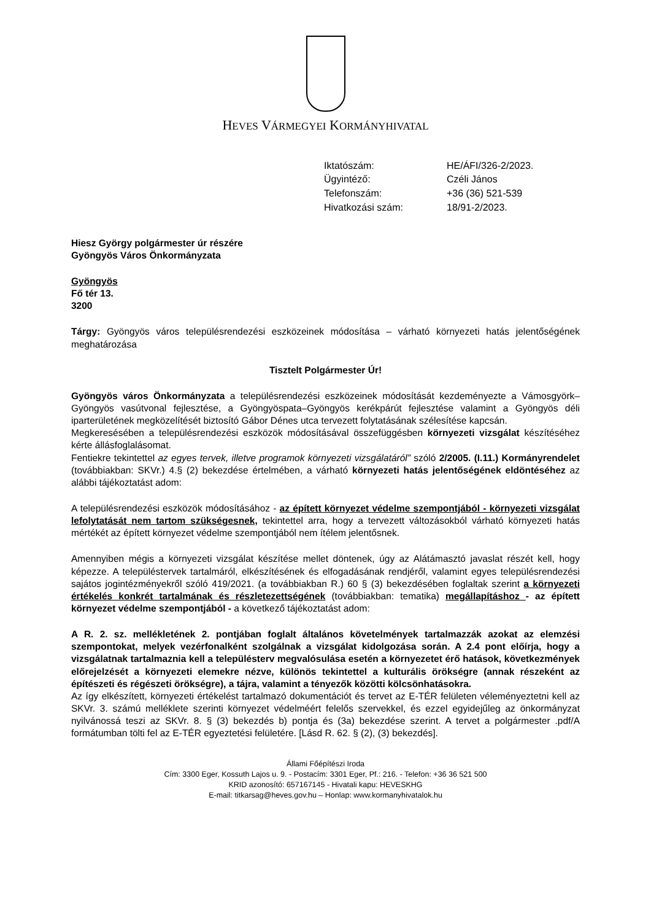HEVES VÁRMEGYEI KORMÁNYHIVATAL
| Iktatószám: | HE/ÁFI/326-2/2023. |
| Ügyintéző: | Czéli János |
| Telefonszám: | +36 (36) 521-539 |
| Hivatkozási szám: | 18/91-2/2023. |
Hiesz György polgármester úr részére
Gyöngyös Város Önkormányzata
Gyöngyös
Fő tér 13.
3200
Tárgy: Gyöngyös város településrendezési eszközeinek módosítása – várható környezeti hatás jelentőségének meghatározása
Tisztelt Polgármester Úr!
Gyöngyös város Önkormányzata a településrendezési eszközeinek módosítását kezdeményezte a Vámosgyörk–Gyöngyös vasútvonal fejlesztése, a Gyöngyöspata–Gyöngyös kerékpárút fejlesztése valamint a Gyöngyös déli iparterületének megközelítését biztosító Gábor Dénes utca tervezett folytatásának szélesítése kapcsán.
Megkeresésében a településrendezési eszközök módosításával összefüggésben környezeti vizsgálat készítéséhez kérte állásfoglalásomat.
Fentiekre tekintettel az egyes tervek, illetve programok környezeti vizsgálatáról” szóló 2/2005. (I.11.) Kormányrendelet (továbbiakban: SKVr.) 4.§ (2) bekezdése értelmében, a várható környezeti hatás jelentőségének eldöntéséhez az alábbi tájékoztatást adom:
A településrendezési eszközök módosításához - az épített környezet védelme szempontjából - környezeti vizsgálat lefolytatását nem tartom szükségesnek, tekintettel arra, hogy a tervezett változásokból várható környezeti hatás mértékét az épített környezet védelme szempontjából nem ítélem jelentősnek.
Amennyiben mégis a környezeti vizsgálat készítése mellet döntenek, úgy az Alátámasztó javaslat részét kell, hogy képezze. A településtervek tartalmáról, elkészítésének és elfogadásának rendjéről, valamint egyes településrendezési sajátos jogintézményekről szóló 419/2021. (a továbbiakban R.) 60 § (3) bekezdésében foglaltak szerint a környezeti értékelés konkrét tartalmának és részletezettségének (továbbiakban: tematika) megállapításhoz - az épített környezet védelme szempontjából - a következő tájékoztatást adom:
A R. 2. sz. mellékletének 2. pontjában foglalt általános követelmények tartalmazzák azokat az elemzési szempontokat, melyek vezérfonalként szolgálnak a vizsgálat kidolgozása során. A 2.4 pont előírja, hogy a vizsgálatnak tartalmaznia kell a településterv megvalósulása esetén a környezetet érő hatások, következmények előrejelzését a környezeti elemekre nézve, különös tekintettel a kulturális örökségre (annak részeként az építészeti és régészeti örökségre), a tájra, valamint a tényezők közötti kölcsönhatásokra.
Az így elkészített, környezeti értékelést tartalmazó dokumentációt és tervet az E-TÉR felületen véleményeztetni kell az SKVr. 3. számú melléklete szerinti környezet védelméért felelős szervekkel, és ezzel egyidejűleg az önkormányzat nyilvánossá teszi az SKVr. 8. § (3) bekezdés b) pontja és (3a) bekezdése szerint. A tervet a polgármester .pdf/A formátumban tölti fel az E-TÉR egyeztetési felületére. [Lásd R. 62. § (2), (3) bekezdés].
Állami Főépítészi Iroda
Cím: 3300 Eger, Kossuth Lajos u. 9. - Postacím: 3301 Eger, Pf.: 216. - Telefon: +36 36 521 500
KRID azonosító: 657167145 - Hivatali kapu: HEVESKHG
E-mail: titkarsag@heves.gov.hu – Honlap: www.kormanyhivatalok.hu